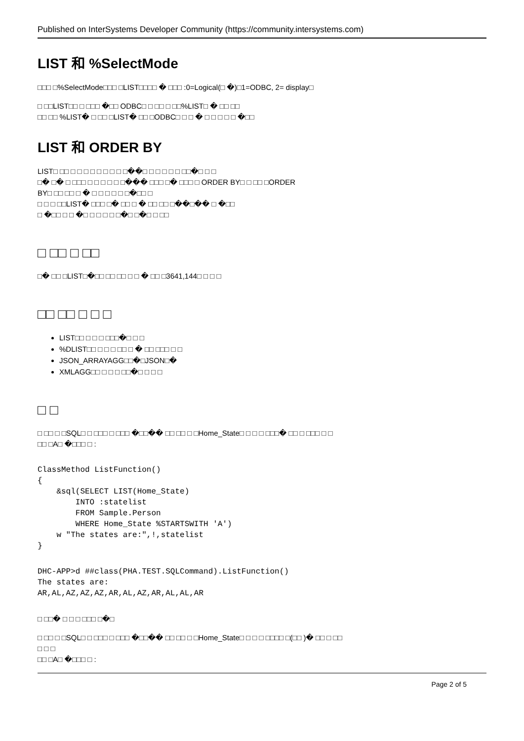Published on InterSystems Developer Community (https://community.intersystems.com)
LIST 和 %SelectMode
□□□ □%SelectMode□□□ □LIST□□□□ � □□□ :0=Logical(□ �)□1=ODBC, 2= display□
□ □□LIST□□ □ □□□ �□□ ODBC□ □ □□ □ □□%LIST□ � □□ □□
□□ □□ %LIST� □ □□ □LIST� □□ □ODBC□ □ □ � □ □ □ □ □ �□□
LIST 和 ORDER BY
LIST□ □□ □ □ □ □ □ □ □ □ □��□ □ □ □ □ □ □□�□ □ □
□� □� □ □□□ □ □ □ □ □ □��� □□□ □� □□□ □ ORDER BY□ □ □□ □ORDER
BY□ □□ □□ □ � □ □ □ □ □ □�□□ □
□ □ □ □□LIST� □□□ □� □□ □ � □□ □□ □��□�� □ �□□
□ �□□ □ □ �□ □ □ □ □ □�□ □�□ □ □□
□ □□ □ □□
□� □□ □LIST□�□□ □□ □□ □ □ � □□ □3641,144□ □ □ □
□□ □□ □ □ □
LIST□□ □ □ □ □□□�□ □ □
%DLIST□□ □ □ □ □□ □ � □□ □□□ □ □
JSON_ARRAYAGG□□�□JSON□�
XMLAGG□□ □ □ □ □□�□ □ □ □
□ □
□ □□ □ □SQL□ □ □□□ □ □□□ �□□�� □□ □□ □ □Home_State□ □ □ □ □□□� □□ □ □□□ □ □
□□ □A□ �□□□ □ :
ClassMethod ListFunction()
{
    &sql(SELECT LIST(Home_State)
        INTO :statelist
        FROM Sample.Person
        WHERE Home_State %STARTSWITH 'A')
    w "The states are:",!,statelist
}
DHC-APP>d ##class(PHA.TEST.SQLCommand).ListFunction()
The states are:
AR,AL,AZ,AZ,AZ,AR,AL,AZ,AR,AL,AL,AR
□ □□� □ □ □ □□□ □�□
□ □□ □ □SQL□ □ □□□ □ □□□ �□□�� □□ □□ □ □Home_State□ □ □ □ □□□□ □(□□ )� □□ □ □□
□ □ □
□□ □A□ �□□□ □ :
Page 2 of 5